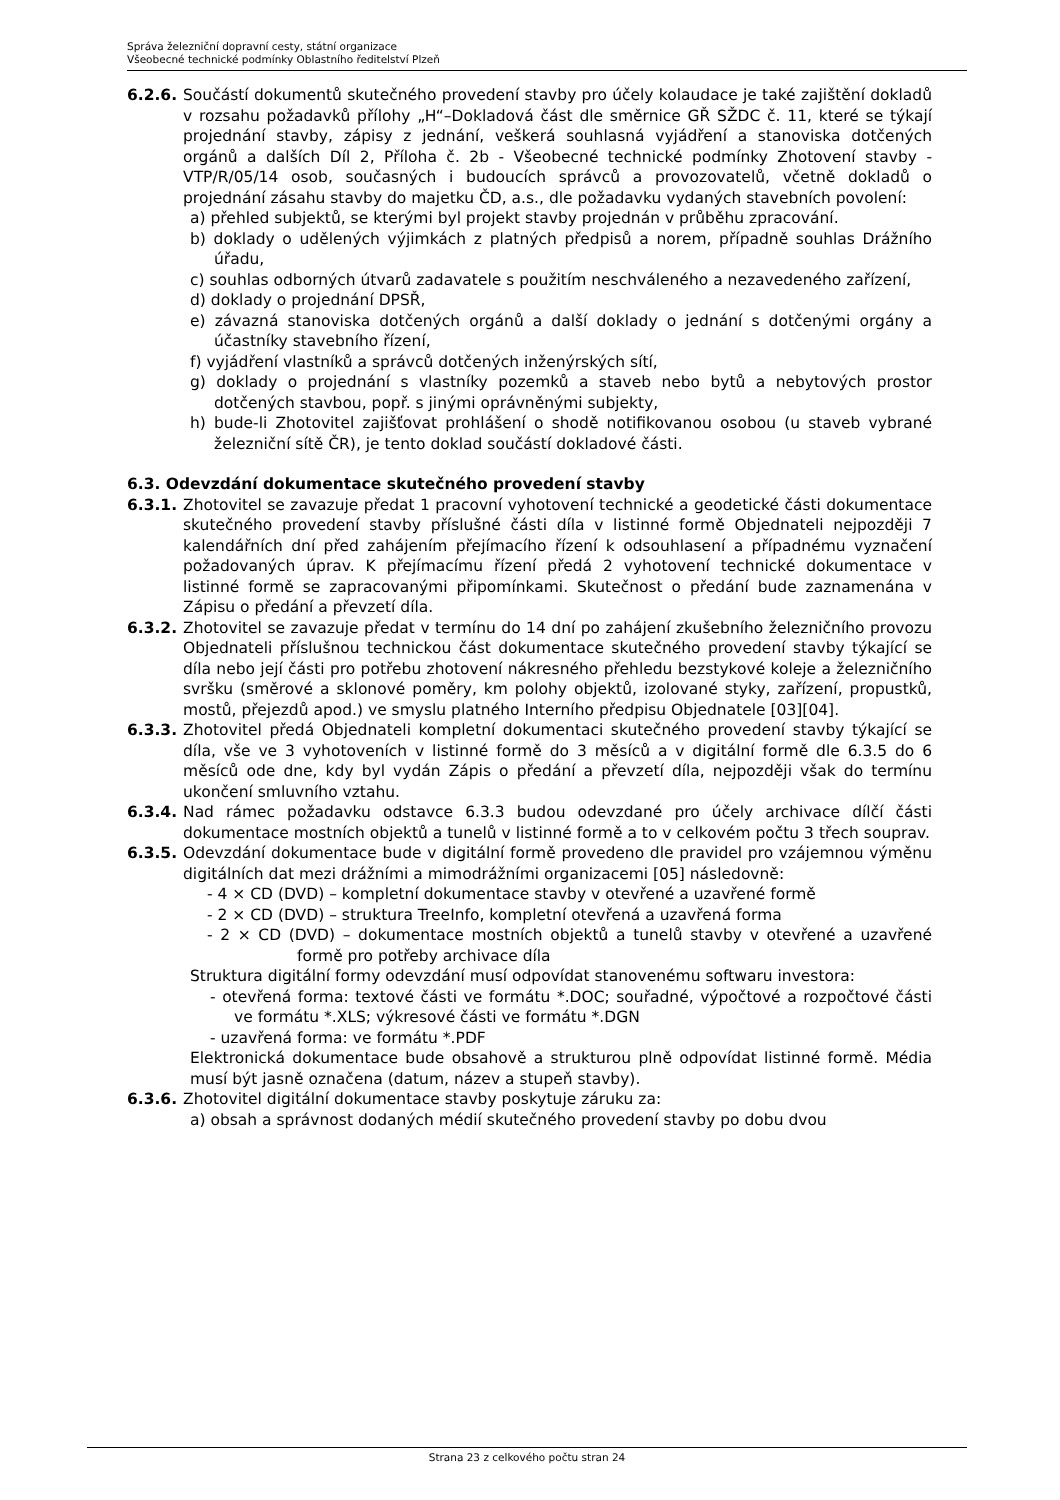Správa železniční dopravní cesty, státní organizace
Všeobecné technické podmínky Oblastního ředitelství Plzeň
6.2.6. Součástí dokumentů skutečného provedení stavby pro účely kolaudace je také zajištění dokladů v rozsahu požadavků přílohy „H“–Dokladová část dle směrnice GŘ SŽDC č. 11, které se týkají projednání stavby, zápisy z jednání, veškerá souhlasná vyjádření a stanoviska dotčených orgánů a dalších Díl 2, Příloha č. 2b - Všeobecné technické podmínky Zhotovení stavby - VTP/R/05/14 osob, současných i budoucích správců a provozovatelů, včetně dokladů o projednání zásahu stavby do majetku ČD, a.s., dle požadavku vydaných stavebních povolení:
a) přehled subjektů, se kterými byl projekt stavby projednán v průběhu zpracování.
b) doklady o udělených výjimkách z platných předpisů a norem, případně souhlas Drážního úřadu,
c) souhlas odborných útvarů zadavatele s použitím neschváleného a nezavedeného zařízení,
d) doklady o projednání DPSŘ,
e) závazná stanoviska dotčených orgánů a další doklady o jednání s dotčenými orgány a účastníky stavebního řízení,
f) vyjádření vlastníků a správců dotčených inženýrských sítí,
g) doklady o projednání s vlastníky pozemků a staveb nebo bytů a nebytových prostor dotčených stavbou, popř. s jinými oprávněnými subjekty,
h) bude-li Zhotovitel zajišťovat prohlášení o shodě notifikovanou osobou (u staveb vybrané železniční sítě ČR), je tento doklad součástí dokladové části.
6.3. Odevzdání dokumentace skutečného provedení stavby
6.3.1. Zhotovitel se zavazuje předat 1 pracovní vyhotovení technické a geodetické části dokumentace skutečného provedení stavby příslušné části díla v listinné formě Objednateli nejpozději 7 kalendářních dní před zahájením přejímacího řízení k odsouhlasení a případnému vyznačení požadovaných úprav. K přejímacímu řízení předá 2 vyhotovení technické dokumentace v listinné formě se zapracovanými připomínkami. Skutečnost o předání bude zaznamenána v Zápisu o předání a převzetí díla.
6.3.2. Zhotovitel se zavazuje předat v termínu do 14 dní po zahájení zkušebního železničního provozu Objednateli příslušnou technickou část dokumentace skutečného provedení stavby týkající se díla nebo její části pro potřebu zhotovení nákresného přehledu bezstykové koleje a železničního svršku (směrové a sklonové poměry, km polohy objektů, izolované styky, zařízení, propustků, mostů, přejezdů apod.) ve smyslu platného Interního předpisu Objednatele [03][04].
6.3.3. Zhotovitel předá Objednateli kompletní dokumentaci skutečného provedení stavby týkající se díla, vše ve 3 vyhotoveních v listinné formě do 3 měsíců a v digitální formě dle 6.3.5 do 6 měsíců ode dne, kdy byl vydán Zápis o předání a převzetí díla, nejpozději však do termínu ukončení smluvního vztahu.
6.3.4. Nad rámec požadavku odstavce 6.3.3 budou odevzdané pro účely archivace dílčí části dokumentace mostních objektů a tunelů v listinné formě a to v celkovém počtu 3 třech souprav.
6.3.5. Odevzdání dokumentace bude v digitální formě provedeno dle pravidel pro vzájemnou výměnu digitálních dat mezi drážními a mimodrážními organizacemi [05] následovně:
- 4 × CD (DVD) – kompletní dokumentace stavby v otevřené a uzavřené formě
- 2 × CD (DVD) – struktura TreeInfo, kompletní otevřená a uzavřená forma
- 2 × CD (DVD) – dokumentace mostních objektů a tunelů stavby v otevřené a uzavřené formě pro potřeby archivace díla
Struktura digitální formy odevzdání musí odpovídat stanovenému softwaru investora:
- otevřená forma: textové části ve formátu *.DOC; souřadné, výpočtové a rozpočtové části ve formátu *.XLS; výkresové části ve formátu *.DGN
- uzavřená forma: ve formátu *.PDF
Elektronická dokumentace bude obsahově a strukturou plně odpovídat listinné formě. Média musí být jasně označena (datum, název a stupeň stavby).
6.3.6. Zhotovitel digitální dokumentace stavby poskytuje záruku za:
a) obsah a správnost dodaných médií skutečného provedení stavby po dobu dvou
Strana 23 z celkového počtu stran 24